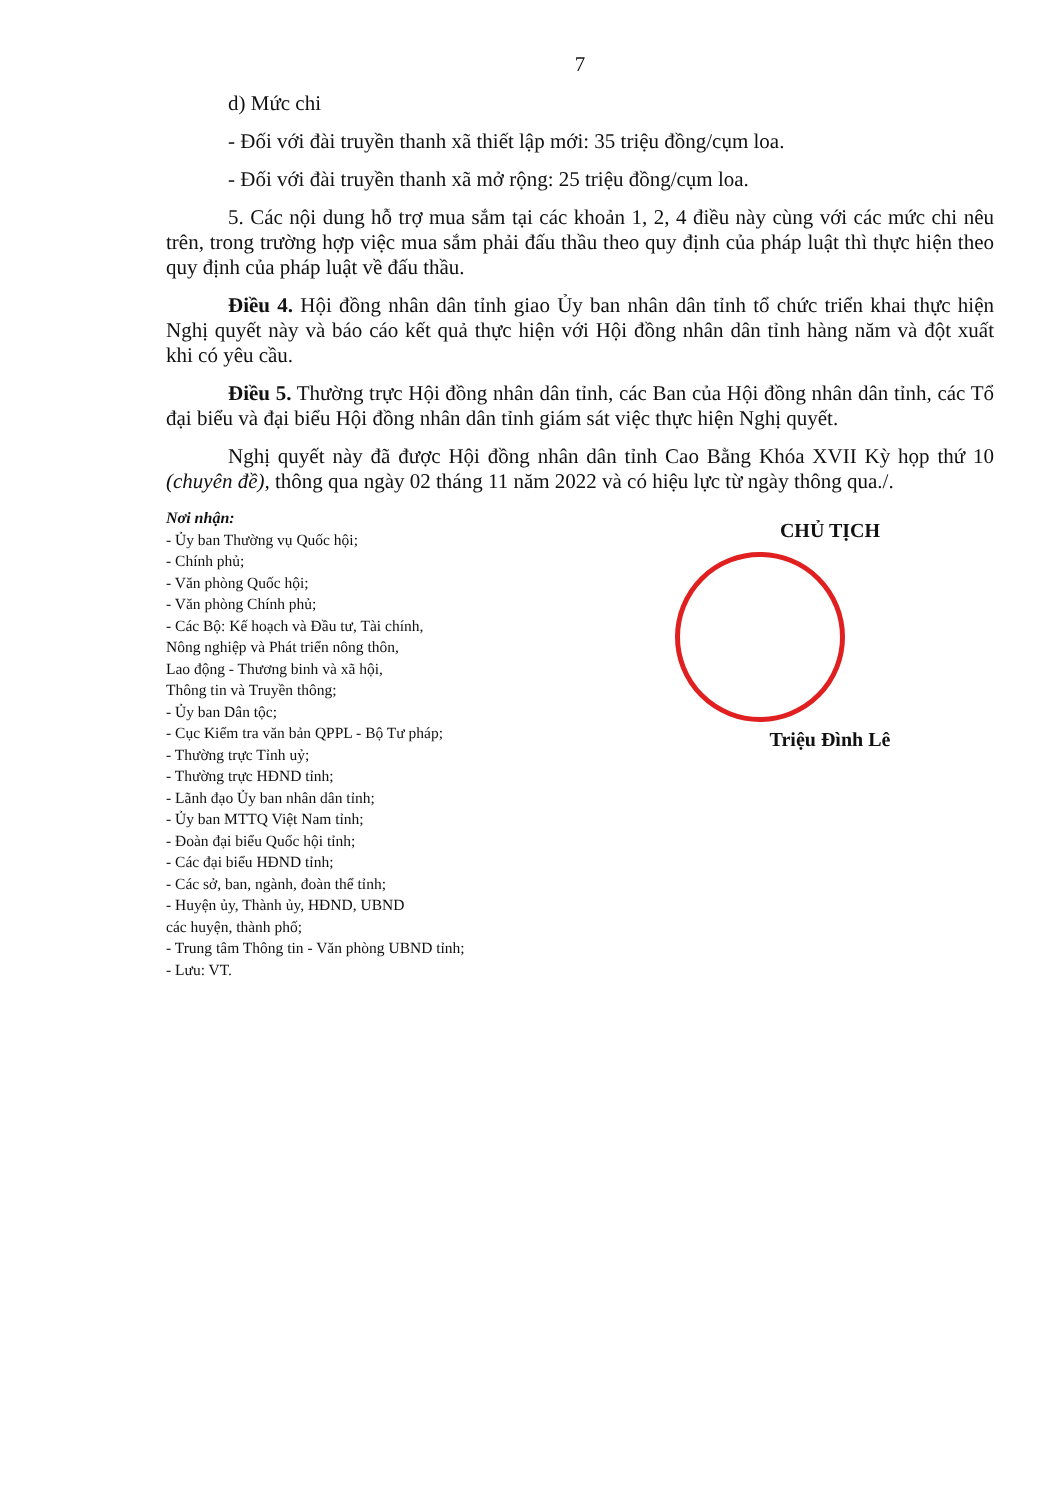7
d) Mức chi
- Đối với đài truyền thanh xã thiết lập mới: 35 triệu đồng/cụm loa.
- Đối với đài truyền thanh xã mở rộng: 25 triệu đồng/cụm loa.
5. Các nội dung hỗ trợ mua sắm tại các khoản 1, 2, 4 điều này cùng với các mức chi nêu trên, trong trường hợp việc mua sắm phải đấu thầu theo quy định của pháp luật thì thực hiện theo quy định của pháp luật về đấu thầu.
Điều 4. Hội đồng nhân dân tỉnh giao Ủy ban nhân dân tỉnh tổ chức triển khai thực hiện Nghị quyết này và báo cáo kết quả thực hiện với Hội đồng nhân dân tỉnh hàng năm và đột xuất khi có yêu cầu.
Điều 5. Thường trực Hội đồng nhân dân tỉnh, các Ban của Hội đồng nhân dân tỉnh, các Tổ đại biểu và đại biểu Hội đồng nhân dân tỉnh giám sát việc thực hiện Nghị quyết.
Nghị quyết này đã được Hội đồng nhân dân tỉnh Cao Bằng Khóa XVII Kỳ họp thứ 10 (chuyên đề), thông qua ngày 02 tháng 11 năm 2022 và có hiệu lực từ ngày thông qua./.
Nơi nhận:
- Ủy ban Thường vụ Quốc hội;
- Chính phủ;
- Văn phòng Quốc hội;
- Văn phòng Chính phủ;
- Các Bộ: Kế hoạch và Đầu tư, Tài chính,
Nông nghiệp và Phát triển nông thôn,
Lao động - Thương binh và xã hội,
Thông tin và Truyền thông;
- Ủy ban Dân tộc;
- Cục Kiểm tra văn bản QPPL - Bộ Tư pháp;
- Thường trực Tỉnh uỷ;
- Thường trực HĐND tỉnh;
- Lãnh đạo Ủy ban nhân dân tỉnh;
- Ủy ban MTTQ Việt Nam tỉnh;
- Đoàn đại biểu Quốc hội tỉnh;
- Các đại biểu HĐND tỉnh;
- Các sở, ban, ngành, đoàn thể tỉnh;
- Huyện ủy, Thành ủy, HĐND, UBND
các huyện, thành phố;
- Trung tâm Thông tin - Văn phòng UBND tỉnh;
- Lưu: VT.
CHỦ TỊCH
Triệu Đình Lê